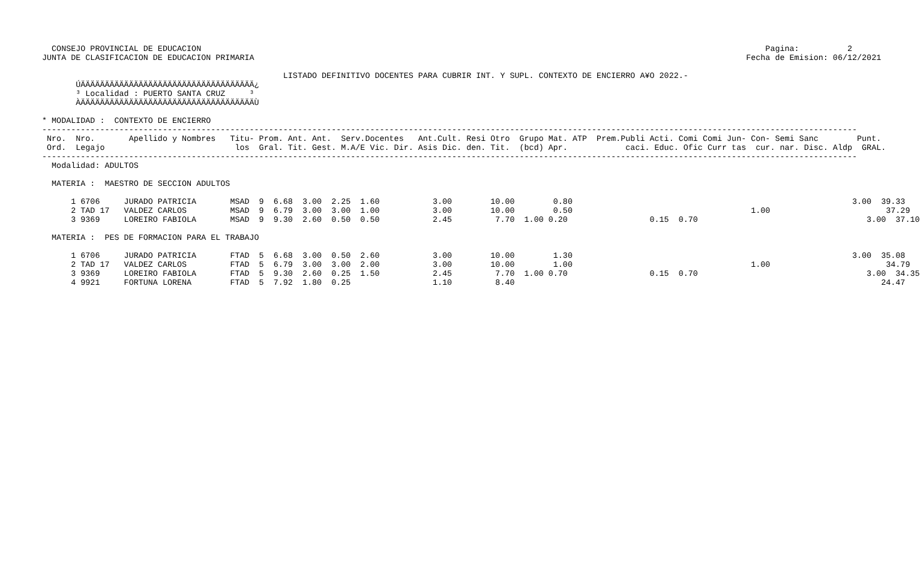CONSEJO PROVINCIAL DE EDUCACION                                                                                                                     Pagina:          2
JUNTA DE CLASIFICACION DE EDUCACION PRIMARIA                                                                                                      Fecha de Emision: 06/12/2021

                                                  LISTADO DEFINITIVO DOCENTES PARA CUBRIR INT. Y SUPL. CONTEXTO DE ENCIERRO A¥O 2022.-
       ÚÄÄÄÄÄÄÄÄÄÄÄÄÄÄÄÄÄÄÄÄÄÄÄÄÄÄÄÄÄÄÄÄÄÄÄÄ¿
       ³ Localidad : PUERTO SANTA CRUZ     ³
       ÀÄÄÄÄÄÄÄÄÄÄÄÄÄÄÄÄÄÄÄÄÄÄÄÄÄÄÄÄÄÄÄÄÄÄÄÄÙ

* MODALIDAD :  CONTEXTO DE ENCIERRO
-------------------------------------------------------------------------------------------------------------------------------------------------------------------------
 Nro.  Nro.       Apellido y Nombres   Titu- Prom. Ant. Ant.  Serv.Docentes   Ant.Cult. Resi Otro  Grupo Mat. ATP  Prem.Publi Acti. Comi Comi Jun- Con- Semi Sanc        Punt.
 Ord.  Legajo                           los  Gral. Tit. Gest. M.A/E Vic. Dir. Asis Dic. den. Tit.  (bcd) Apr.            caci. Educ. Ofic Curr tas  cur. nar. Disc. Aldp  GRAL.
-------------------------------------------------------------------------------------------------------------------------------------------------------------------------
  Modalidad: ADULTOS

  MATERIA :  MAESTRO DE SECCION ADULTOS

      1 6706     JURADO PATRICIA       MSAD  9  6.68  3.00  2.25  1.60           3.00        10.00        0.80                                                          3.00  39.33
      2 TAD 17   VALDEZ CARLOS         MSAD  9  6.79  3.00  3.00  1.00           3.00        10.00        0.50                                     1.00                        37.29
      3 9369     LOREIRO FABIOLA       MSAD  9  9.30  2.60  0.50  0.50           2.45         7.70  1.00 0.20                 0.15  0.70                                   3.00  37.10

  MATERIA :  PES DE FORMACION PARA EL TRABAJO

      1 6706     JURADO PATRICIA       FTAD  5  6.68  3.00  0.50  2.60           3.00        10.00        1.30                                                          3.00  35.08
      2 TAD 17   VALDEZ CARLOS         FTAD  5  6.79  3.00  3.00  2.00           3.00        10.00        1.00                                     1.00                        34.79
      3 9369     LOREIRO FABIOLA       FTAD  5  9.30  2.60  0.25  1.50           2.45         7.70  1.00 0.70                 0.15  0.70                                   3.00  34.35
      4 9921     FORTUNA LORENA        FTAD  5  7.92  1.80  0.25                 1.10         8.40                                                                            24.47